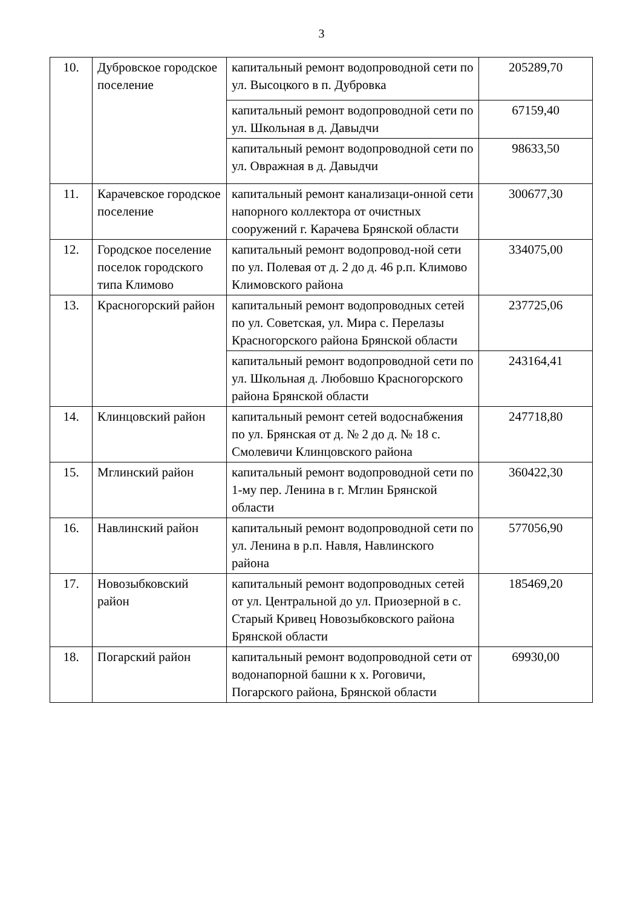3
| 10. | Дубровское городское поселение | капитальный ремонт водопроводной сети по ул. Высоцкого в п. Дубровка | 205289,70 |
| | | капитальный ремонт водопроводной сети по ул. Школьная в д. Давыдчи | 67159,40 |
| | | капитальный ремонт водопроводной сети по ул. Овражная в д. Давыдчи | 98633,50 |
| 11. | Карачевское городское поселение | капитальный ремонт канализаци-онной сети напорного коллектора от очистных сооружений г. Карачева Брянской области | 300677,30 |
| 12. | Городское поселение поселок городского типа Климово | капитальный ремонт водопровод-ной сети по ул. Полевая от д. 2 до д. 46 р.п. Климово Климовского района | 334075,00 |
| 13. | Красногорский район | капитальный ремонт водопроводных сетей по ул. Советская, ул. Мира с. Перелазы Красногорского района Брянской области | 237725,06 |
| | | капитальный ремонт водопроводной сети по ул. Школьная д. Любовшо Красногорского района Брянской области | 243164,41 |
| 14. | Клинцовский район | капитальный ремонт сетей водоснабжения по ул. Брянская от д. № 2 до д. № 18 с. Смолевичи Клинцовского района | 247718,80 |
| 15. | Мглинский район | капитальный ремонт водопроводной сети по 1-му пер. Ленина в г. Мглин Брянской области | 360422,30 |
| 16. | Навлинский район | капитальный ремонт водопроводной сети по ул. Ленина в р.п. Навля, Навлинского района | 577056,90 |
| 17. | Новозыбковский район | капитальный ремонт водопроводных сетей от ул. Центральной до ул. Приозерной в с. Старый Кривец Новозыбковского района Брянской области | 185469,20 |
| 18. | Погарский район | капитальный ремонт водопроводной сети от водонапорной башни к х. Роговичи, Погарского района, Брянской области | 69930,00 |